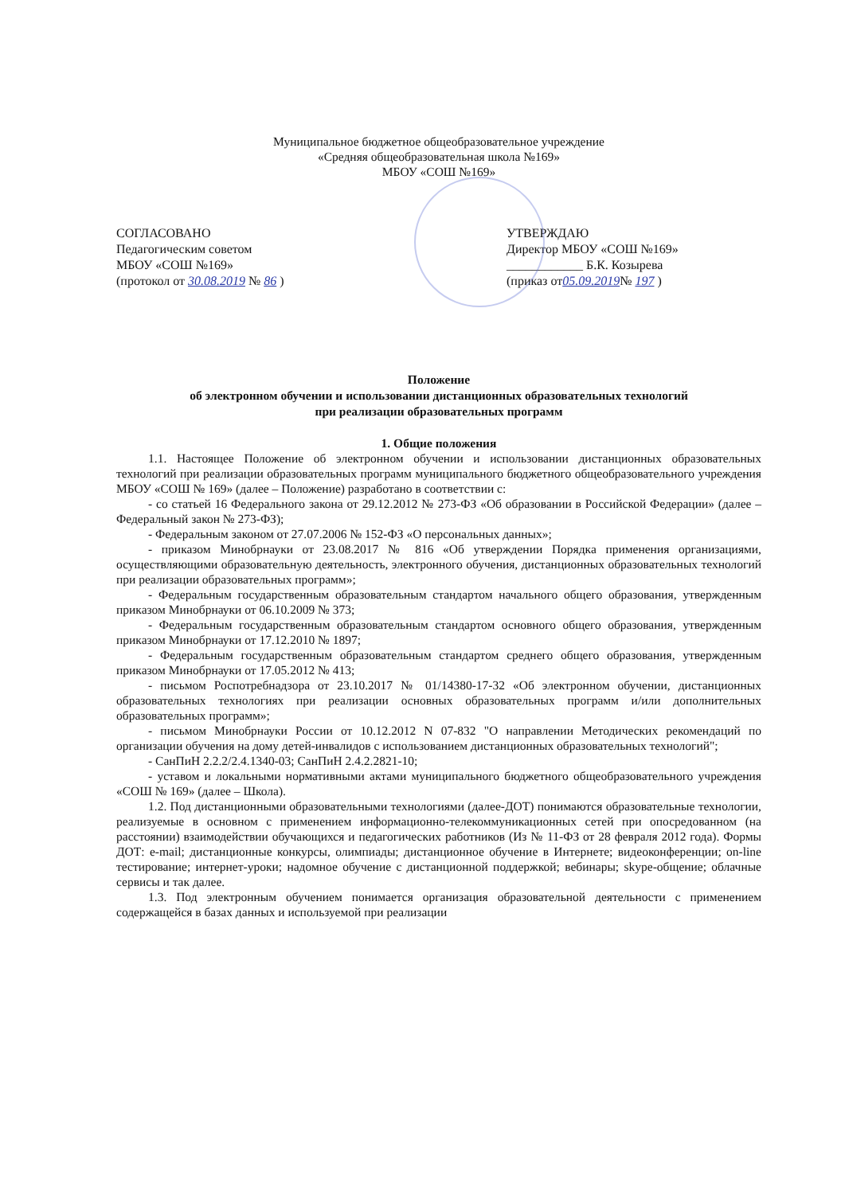Муниципальное бюджетное общеобразовательное учреждение
«Средняя общеобразовательная школа №169»
МБОУ «СОШ №169»
СОГЛАСОВАНО
Педагогическим советом
МБОУ «СОШ №169»
(протокол от 30.08.2019 № 86 )
УТВЕРЖДАЮ
Директор МБОУ «СОШ №169»
____________ Б.К. Козырева
(приказ от05.09.2019№ 197 )
Положение
об электронном обучении и использовании дистанционных образовательных технологий
при реализации образовательных программ
1. Общие положения
1.1. Настоящее Положение об электронном обучении и использовании дистанционных образовательных технологий при реализации образовательных программ муниципального бюджетного общеобразовательного учреждения МБОУ «СОШ № 169» (далее – Положение) разработано в соответствии с:
- со статьей 16 Федерального закона от 29.12.2012 № 273-ФЗ «Об образовании в Российской Федерации» (далее – Федеральный закон № 273-ФЗ);
- Федеральным законом от 27.07.2006 № 152-ФЗ «О персональных данных»;
- приказом Минобрнауки от 23.08.2017 № 816 «Об утверждении Порядка применения организациями, осуществляющими образовательную деятельность, электронного обучения, дистанционных образовательных технологий при реализации образовательных программ»;
- Федеральным государственным образовательным стандартом начального общего образования, утвержденным приказом Минобрнауки от 06.10.2009 № 373;
- Федеральным государственным образовательным стандартом основного общего образования, утвержденным приказом Минобрнауки от 17.12.2010 № 1897;
- Федеральным государственным образовательным стандартом среднего общего образования, утвержденным приказом Минобрнауки от 17.05.2012 № 413;
- письмом Роспотребнадзора от 23.10.2017 № 01/14380-17-32 «Об электронном обучении, дистанционных образовательных технологиях при реализации основных образовательных программ и/или дополнительных образовательных программ»;
- письмом Минобрнауки России от 10.12.2012 N 07-832 "О направлении Методических рекомендаций по организации обучения на дому детей-инвалидов с использованием дистанционных образовательных технологий";
- СанПиН 2.2.2/2.4.1340-03; СанПиН 2.4.2.2821-10;
- уставом и локальными нормативными актами муниципального бюджетного общеобразовательного учреждения «СОШ № 169» (далее – Школа).
1.2. Под дистанционными образовательными технологиями (далее-ДОТ) понимаются образовательные технологии, реализуемые в основном с применением информационно-телекоммуникационных сетей при опосредованном (на расстоянии) взаимодействии обучающихся и педагогических работников (Из № 11-ФЗ от 28 февраля 2012 года). Формы ДОТ: e-mail; дистанционные конкурсы, олимпиады; дистанционное обучение в Интернете; видеоконференции; on-line тестирование; интернет-уроки; надомное обучение с дистанционной поддержкой; вебинары; skype-общение; облачные сервисы и так далее.
1.3. Под электронным обучением понимается организация образовательной деятельности с применением содержащейся в базах данных и используемой при реализации